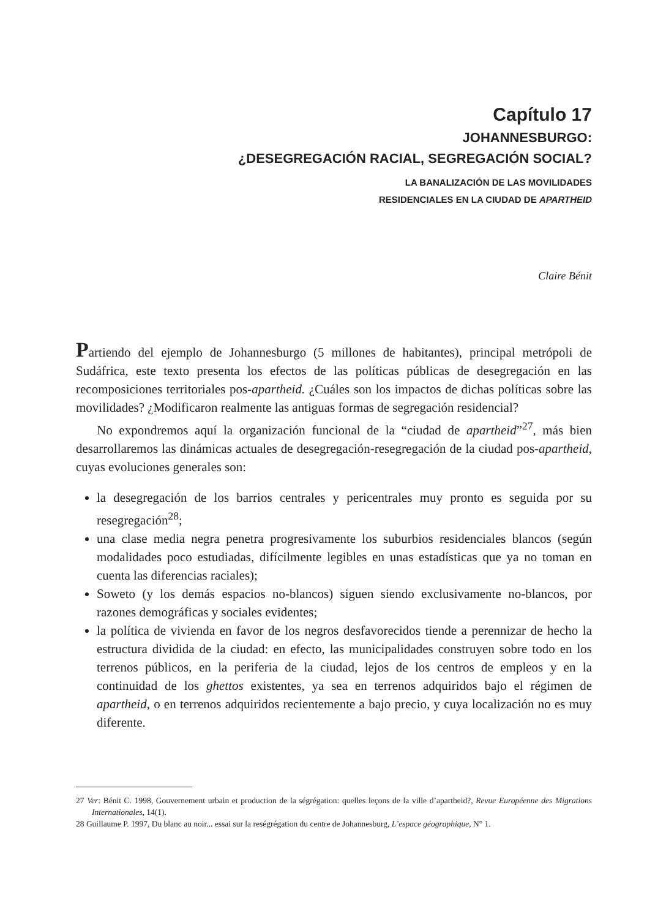Capítulo 17
JOHANNESBURGO:
¿DESEGREGACIÓN RACIAL, SEGREGACIÓN SOCIAL?
LA BANALIZACIÓN DE LAS MOVILIDADES
RESIDENCIALES EN LA CIUDAD DE APARTHEID
Claire Bénit
Partiendo del ejemplo de Johannesburgo (5 millones de habitantes), principal metrópoli de Sudáfrica, este texto presenta los efectos de las políticas públicas de desegregación en las recomposiciones territoriales pos-apartheid. ¿Cuáles son los impactos de dichas políticas sobre las movilidades? ¿Modificaron realmente las antiguas formas de segregación residencial?
No expondremos aquí la organización funcional de la “ciudad de apartheid”<sup>27</sup>, más bien desarrollaremos las dinámicas actuales de desegregación-resegregación de la ciudad pos-apartheid, cuyas evoluciones generales son:
la desegregación de los barrios centrales y pericentrales muy pronto es seguida por su resegregación<sup>28</sup>;
una clase media negra penetra progresivamente los suburbios residenciales blancos (según modalidades poco estudiadas, difícilmente legibles en unas estadísticas que ya no toman en cuenta las diferencias raciales);
Soweto (y los demás espacios no-blancos) siguen siendo exclusivamente no-blancos, por razones demográficas y sociales evidentes;
la política de vivienda en favor de los negros desfavorecidos tiende a perennizar de hecho la estructura dividida de la ciudad: en efecto, las municipalidades construyen sobre todo en los terrenos públicos, en la periferia de la ciudad, lejos de los centros de empleos y en la continuidad de los ghettos existentes, ya sea en terrenos adquiridos bajo el régimen de apartheid, o en terrenos adquiridos recientemente a bajo precio, y cuya localización no es muy diferente.
27 Ver: Bénit C. 1998, Gouvernement urbain et production de la ségrégation: quelles leçons de la ville d’apartheid?, Revue Européenne des Migrations Internationales, 14(1).
28 Guillaume P. 1997, Du blanc au noir... essai sur la reségrégation du centre de Johannesburg, L’espace géographique, N° 1.